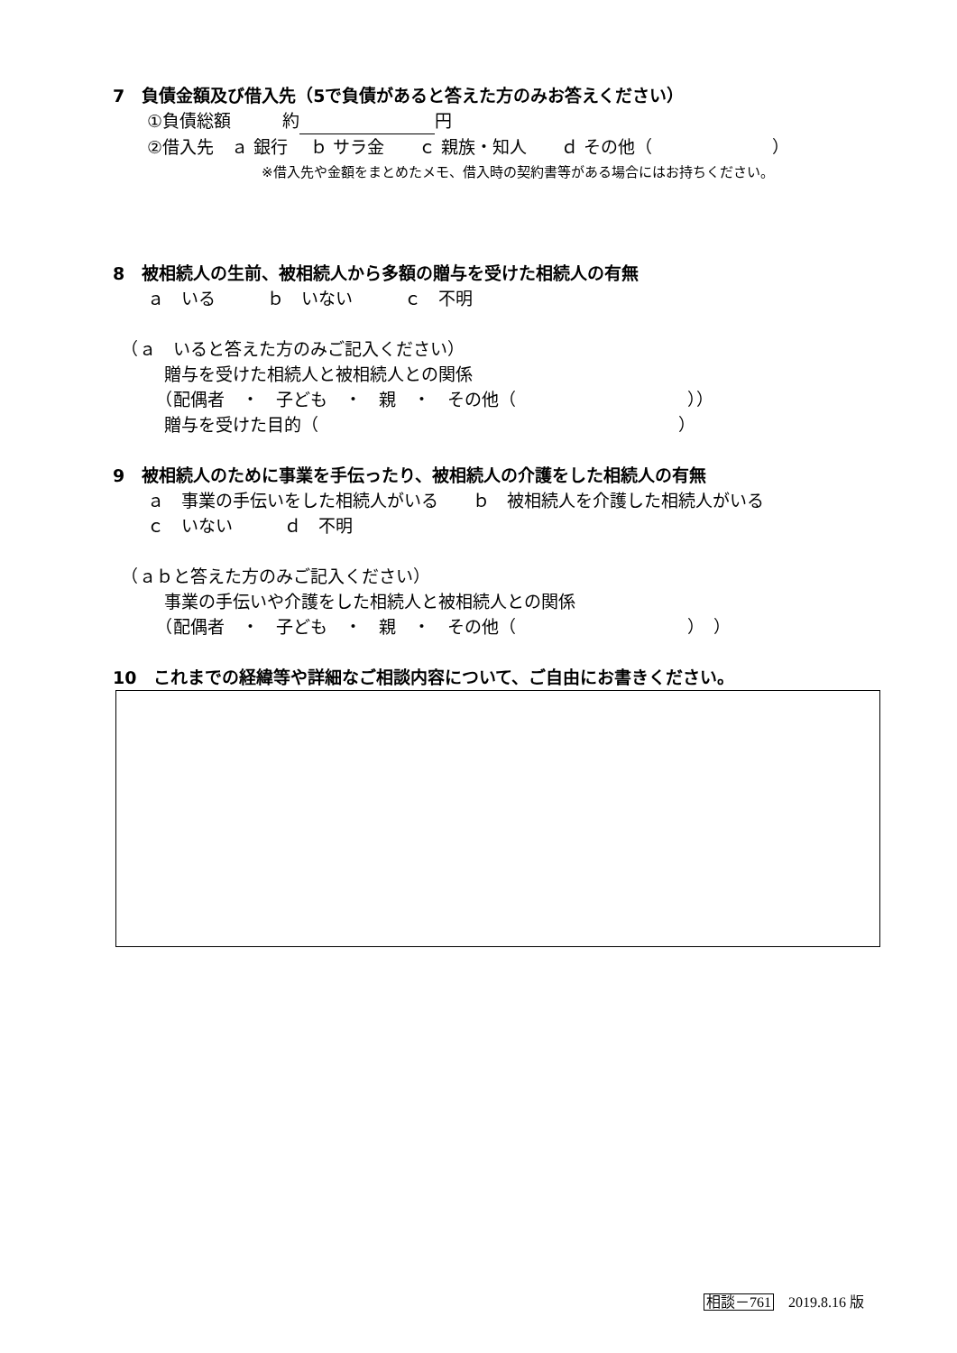7　負債金額及び借入先（5で負債があると答えた方のみお答えください）
　　①負債総額　　　約 円
　　②借入先　ａ 銀行　 ｂ サラ金　　ｃ 親族・知人　　ｄ その他（　　　　　　　）
　　　　　　　　　　　※借入先や金額をまとめたメモ、借入時の契約書等がある場合にはお持ちください。
8　被相続人の生前、被相続人から多額の贈与を受けた相続人の有無
　　ａ　いる　　　ｂ　いない　　　ｃ　不明
　（ａ　いると答えた方のみご記入ください）
　　　贈与を受けた相続人と被相続人との関係
　　　（配偶者　・　子ども　・　親　・　その他（　　　　　　　　　　））
　　　贈与を受けた目的（　　　　　　　　　　　　　　　　　　　　　）
9　被相続人のために事業を手伝ったり、被相続人の介護をした相続人の有無
　　ａ　事業の手伝いをした相続人がいる　　ｂ　被相続人を介護した相続人がいる
　　ｃ　いない　　　ｄ　不明
　（ａｂと答えた方のみご記入ください）
　　　事業の手伝いや介護をした相続人と被相続人との関係
　　　（配偶者　・　子ども　・　親　・　その他（　　　　　　　　　　）　）
10　これまでの経緯等や詳細なご相談内容について、ご自由にお書きください。
相談－761　2019.8.16 版